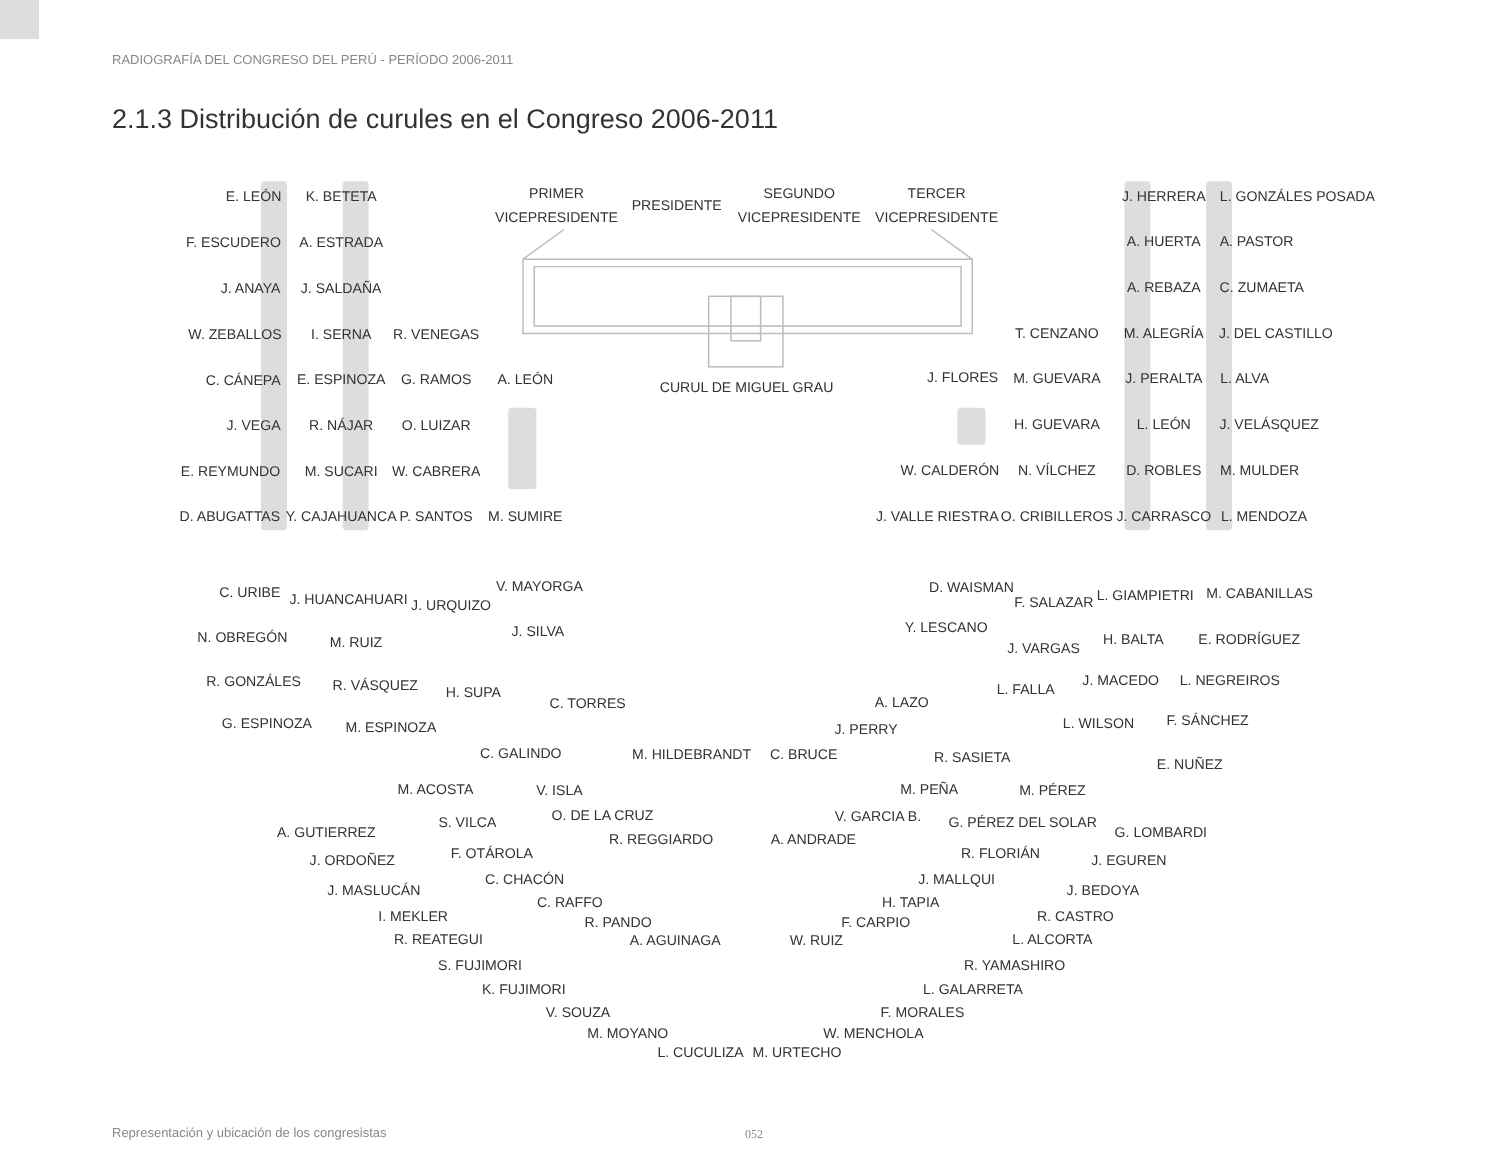RADIOGRAFÍA DEL CONGRESO DEL PERÚ - PERÍODO 2006-2011
2.1.3 Distribución de curules en el Congreso 2006-2011
E. LEÓN
K. BETETA
PRIMER
VICEPRESIDENTE
PRESIDENTE
SEGUNDO
VICEPRESIDENTE
TERCER
VICEPRESIDENTE
J. HERRERA
L. GONZÁLES POSADA
F. ESCUDERO
A. ESTRADA
A. HUERTA
A. PASTOR
J. ANAYA
J. SALDAÑA
A. REBAZA
C. ZUMAETA
W. ZEBALLOS
I. SERNA
R. VENEGAS
T. CENZANO
M. ALEGRÍA
J. DEL CASTILLO
C. CÁNEPA
E. ESPINOZA
G. RAMOS
A. LEÓN
CURUL DE MIGUEL GRAU
J. FLORES
M. GUEVARA
J. PERALTA
L. ALVA
J. VEGA
R. NÁJAR
O. LUIZAR
H. GUEVARA
L. LEÓN
J. VELÁSQUEZ
E. REYMUNDO
M. SUCARI
W. CABRERA
W. CALDERÓN
N. VÍLCHEZ
D. ROBLES
M. MULDER
D. ABUGATTAS
Y. CAJAHUANCA
P. SANTOS
M. SUMIRE
J. VALLE RIESTRA
O. CRIBILLEROS
J. CARRASCO
L. MENDOZA
C. URIBE
J. HUANCAHUARI
J. URQUIZO
V. MAYORGA
D. WAISMAN
F. SALAZAR
L. GIAMPIETRI
M. CABANILLAS
N. OBREGÓN
M. RUIZ
J. SILVA
Y. LESCANO
J. VARGAS
H. BALTA
E. RODRÍGUEZ
R. GONZÁLES
R. VÁSQUEZ
H. SUPA
L. FALLA
J. MACEDO
L. NEGREIROS
G. ESPINOZA
M. ESPINOZA
C. TORRES
A. LAZO
J. PERRY
L. WILSON
F. SÁNCHEZ
C. GALINDO
M. HILDEBRANDT
C. BRUCE
R. SASIETA
E. NUÑEZ
M. ACOSTA
V. ISLA
M. PEÑA
M. PÉREZ
O. DE LA CRUZ
V. GARCIA B.
A. GUTIERREZ
S. VILCA
R. REGGIARDO
A. ANDRADE
G. PÉREZ DEL SOLAR
G. LOMBARDI
J. ORDOÑEZ
F. OTÁROLA
R. FLORIÁN
J. EGUREN
J. MASLUCÁN
C. CHACÓN
J. MALLQUI
J. BEDOYA
C. RAFFO
H. TAPIA
I. MEKLER
R. CASTRO
R. PANDO
F. CARPIO
R. REATEGUI
A. AGUINAGA
W. RUIZ
L. ALCORTA
S. FUJIMORI
R. YAMASHIRO
K. FUJIMORI
L. GALARRETA
V. SOUZA
F. MORALES
M. MOYANO
W. MENCHOLA
L. CUCULIZA
M. URTECHO
Representación y ubicación de los congresistas
052